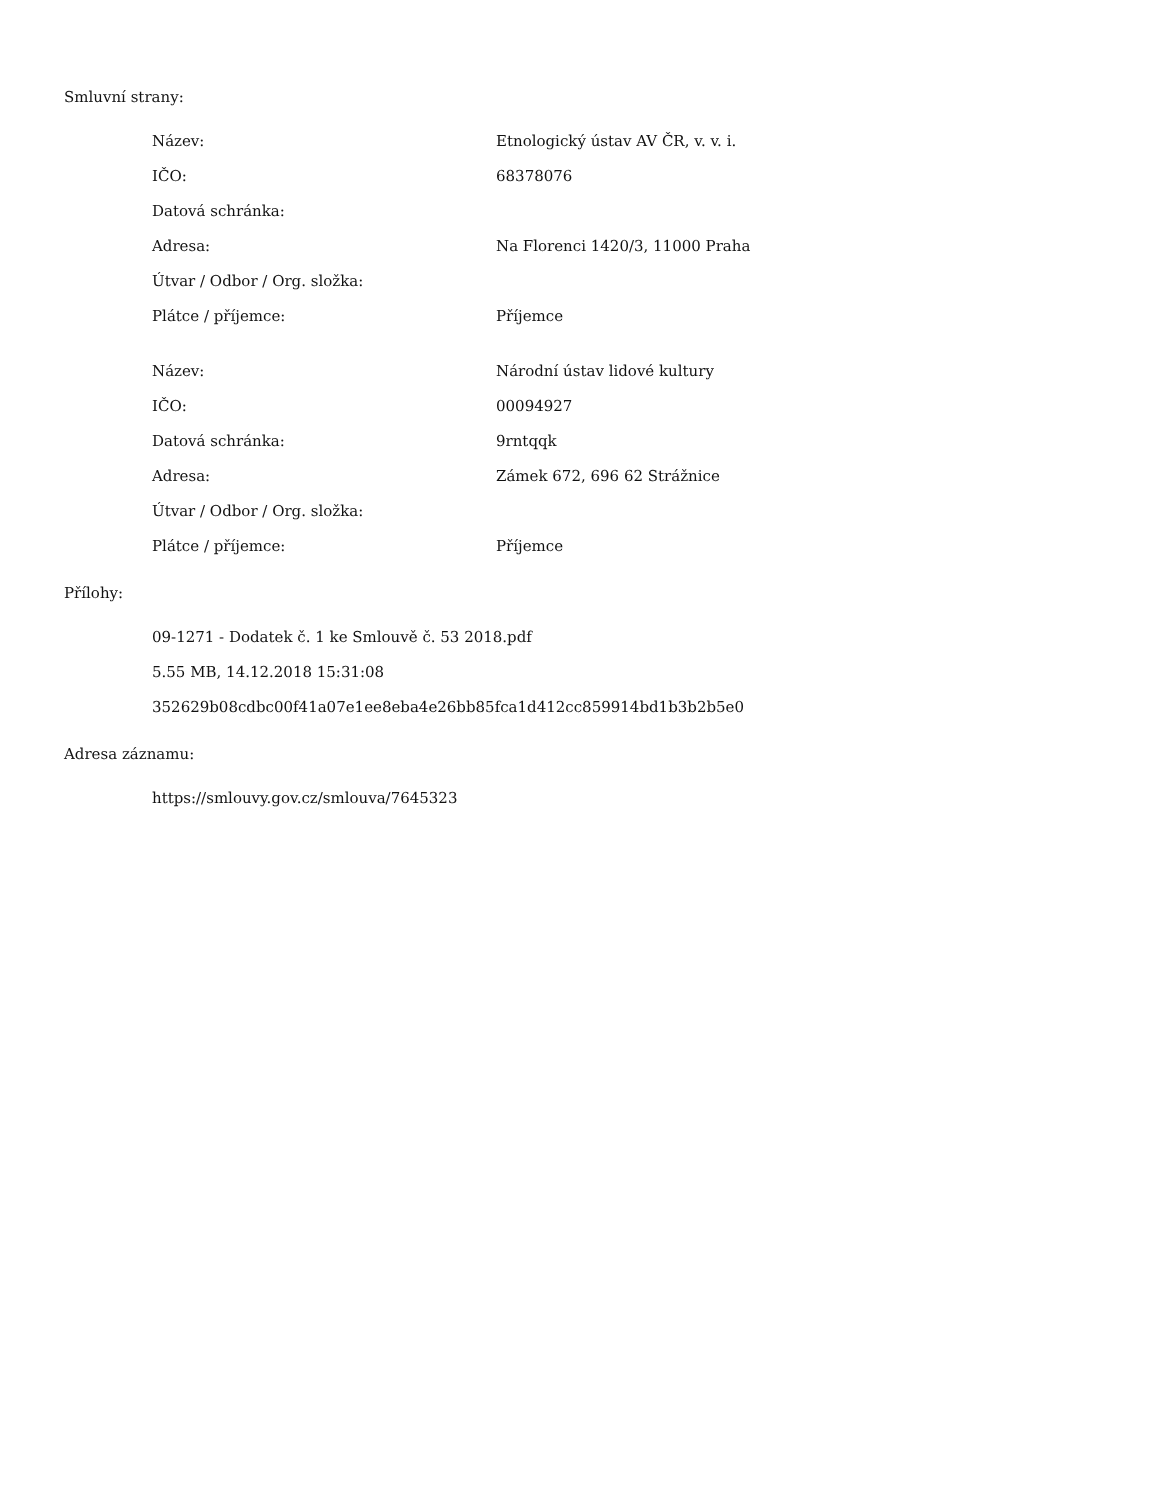Smluvní strany:
| Název: | Etnologický ústav AV ČR, v. v. i. |
| IČO: | 68378076 |
| Datová schránka: | |
| Adresa: | Na Florenci 1420/3, 11000 Praha |
| Útvar / Odbor / Org. složka: | |
| Plátce / příjemce: | Příjemce |
| Název: | Národní ústav lidové kultury |
| IČO: | 00094927 |
| Datová schránka: | 9rntqqk |
| Adresa: | Zámek 672, 696 62 Strážnice |
| Útvar / Odbor / Org. složka: | |
| Plátce / příjemce: | Příjemce |
Přílohy:
09-1271 - Dodatek č. 1 ke Smlouvě č. 53 2018.pdf
5.55 MB, 14.12.2018 15:31:08
352629b08cdbc00f41a07e1ee8eba4e26bb85fca1d412cc859914bd1b3b2b5e0
Adresa záznamu:
https://smlouvy.gov.cz/smlouva/7645323